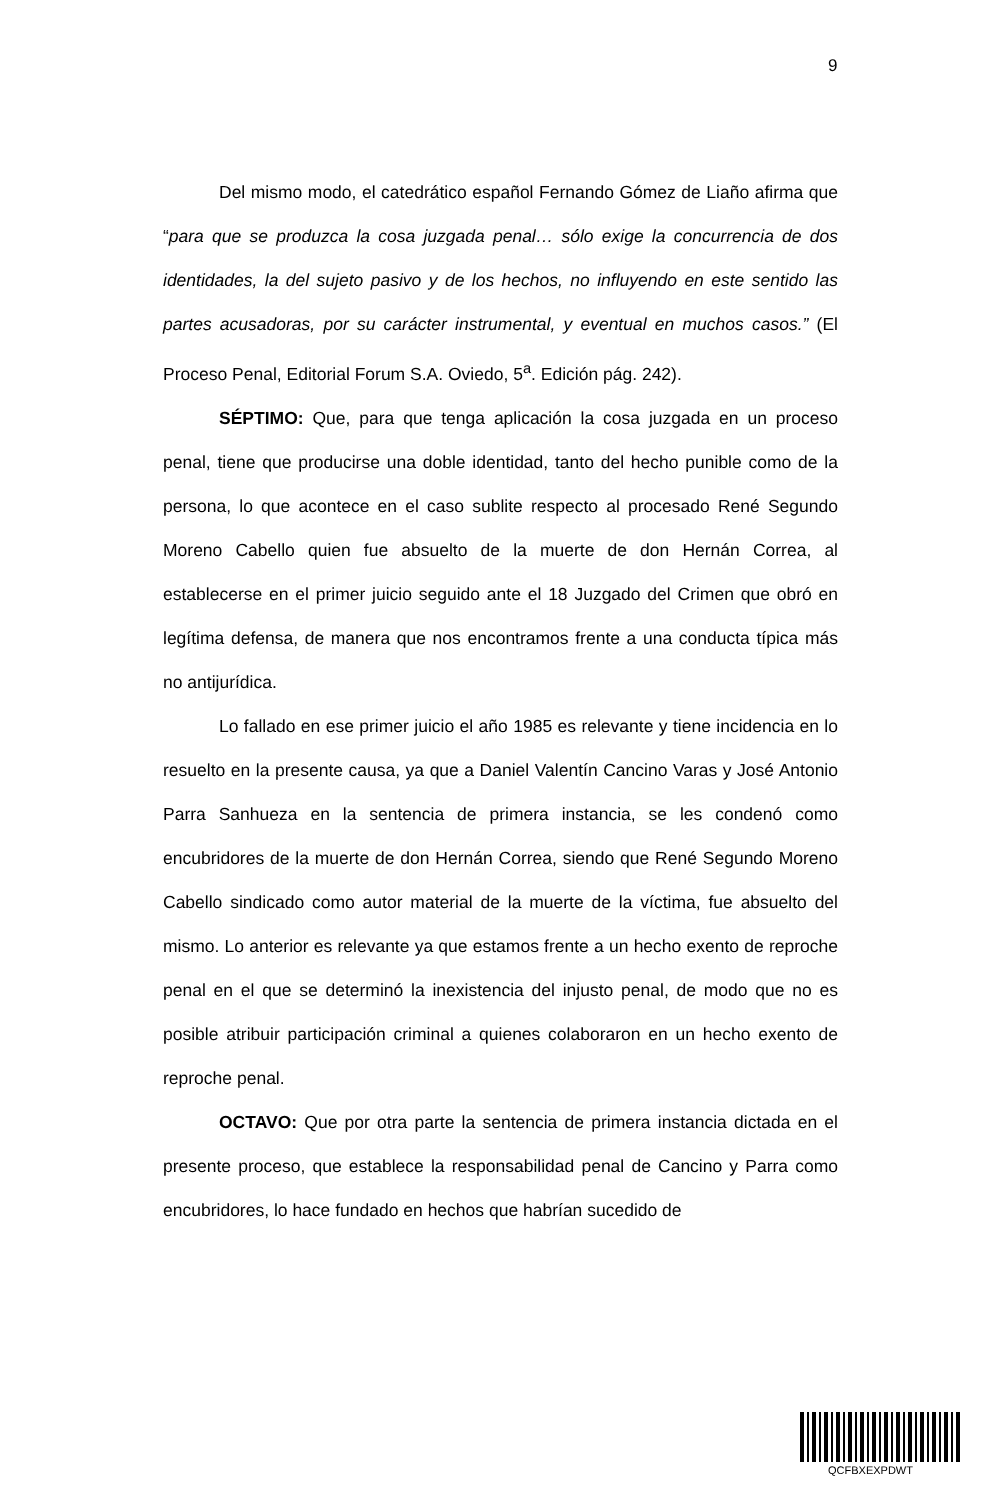9
Del mismo modo, el catedrático español Fernando Gómez de Liaño afirma que “para que se produzca la cosa juzgada penal… sólo exige la concurrencia de dos identidades, la del sujeto pasivo y de los hechos, no influyendo en este sentido las partes acusadoras, por su carácter instrumental, y eventual en muchos casos.” (El Proceso Penal, Editorial Forum S.A. Oviedo, 5<sup>a</sup>. Edición pág. 242).
SÉPTIMO: Que, para que tenga aplicación la cosa juzgada en un proceso penal, tiene que producirse una doble identidad, tanto del hecho punible como de la persona, lo que acontece en el caso sublite respecto al procesado René Segundo Moreno Cabello quien fue absuelto de la muerte de don Hernán Correa, al establecerse en el primer juicio seguido ante el 18 Juzgado del Crimen que obró en legítima defensa, de manera que nos encontramos frente a una conducta típica más no antijurídica.
Lo fallado en ese primer juicio el año 1985 es relevante y tiene incidencia en lo resuelto en la presente causa, ya que a Daniel Valentín Cancino Varas y José Antonio Parra Sanhueza en la sentencia de primera instancia, se les condenó como encubridores de la muerte de don Hernán Correa, siendo que René Segundo Moreno Cabello sindicado como autor material de la muerte de la víctima, fue absuelto del mismo. Lo anterior es relevante ya que estamos frente a un hecho exento de reproche penal en el que se determinó la inexistencia del injusto penal, de modo que no es posible atribuir participación criminal a quienes colaboraron en un hecho exento de reproche penal.
OCTAVO: Que por otra parte la sentencia de primera instancia dictada en el presente proceso, que establece la responsabilidad penal de Cancino y Parra como encubridores, lo hace fundado en hechos que habrían sucedido de
QCFBXEXPDWT